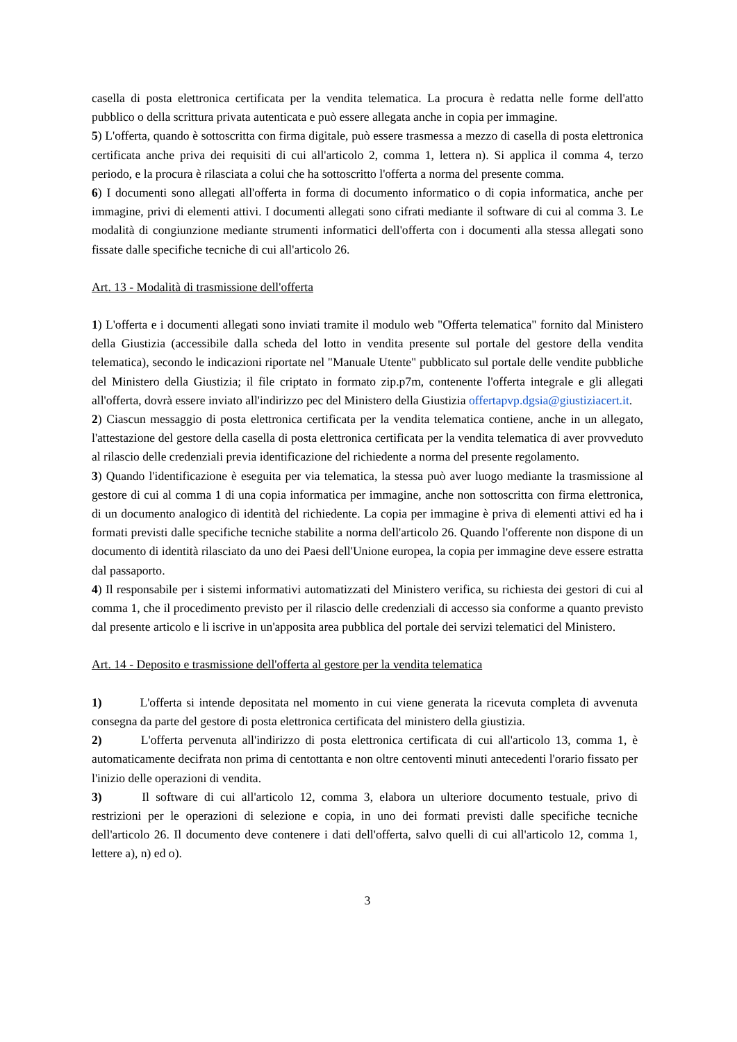casella di posta elettronica certificata per la vendita telematica. La procura è redatta nelle forme dell'atto pubblico o della scrittura privata autenticata e può essere allegata anche in copia per immagine.
5) L'offerta, quando è sottoscritta con firma digitale, può essere trasmessa a mezzo di casella di posta elettronica certificata anche priva dei requisiti di cui all'articolo 2, comma 1, lettera n). Si applica il comma 4, terzo periodo, e la procura è rilasciata a colui che ha sottoscritto l'offerta a norma del presente comma.
6) I documenti sono allegati all'offerta in forma di documento informatico o di copia informatica, anche per immagine, privi di elementi attivi. I documenti allegati sono cifrati mediante il software di cui al comma 3. Le modalità di congiunzione mediante strumenti informatici dell'offerta con i documenti alla stessa allegati sono fissate dalle specifiche tecniche di cui all'articolo 26.
Art. 13 - Modalità di trasmissione dell'offerta
1) L'offerta e i documenti allegati sono inviati tramite il modulo web "Offerta telematica" fornito dal Ministero della Giustizia (accessibile dalla scheda del lotto in vendita presente sul portale del gestore della vendita telematica), secondo le indicazioni riportate nel "Manuale Utente" pubblicato sul portale delle vendite pubbliche del Ministero della Giustizia; il file criptato in formato zip.p7m, contenente l'offerta integrale e gli allegati all'offerta, dovrà essere inviato all'indirizzo pec del Ministero della Giustizia offertapvp.dgsia@giustiziacert.it.
2) Ciascun messaggio di posta elettronica certificata per la vendita telematica contiene, anche in un allegato, l'attestazione del gestore della casella di posta elettronica certificata per la vendita telematica di aver provveduto al rilascio delle credenziali previa identificazione del richiedente a norma del presente regolamento.
3) Quando l'identificazione è eseguita per via telematica, la stessa può aver luogo mediante la trasmissione al gestore di cui al comma 1 di una copia informatica per immagine, anche non sottoscritta con firma elettronica, di un documento analogico di identità del richiedente. La copia per immagine è priva di elementi attivi ed ha i formati previsti dalle specifiche tecniche stabilite a norma dell'articolo 26. Quando l'offerente non dispone di un documento di identità rilasciato da uno dei Paesi dell'Unione europea, la copia per immagine deve essere estratta dal passaporto.
4) Il responsabile per i sistemi informativi automatizzati del Ministero verifica, su richiesta dei gestori di cui al comma 1, che il procedimento previsto per il rilascio delle credenziali di accesso sia conforme a quanto previsto dal presente articolo e li iscrive in un'apposita area pubblica del portale dei servizi telematici del Ministero.
Art. 14 - Deposito e trasmissione dell'offerta al gestore per la vendita telematica
1) L'offerta si intende depositata nel momento in cui viene generata la ricevuta completa di avvenuta consegna da parte del gestore di posta elettronica certificata del ministero della giustizia.
2) L'offerta pervenuta all'indirizzo di posta elettronica certificata di cui all'articolo 13, comma 1, è automaticamente decifrata non prima di centottanta e non oltre centoventi minuti antecedenti l'orario fissato per l'inizio delle operazioni di vendita.
3) Il software di cui all'articolo 12, comma 3, elabora un ulteriore documento testuale, privo di restrizioni per le operazioni di selezione e copia, in uno dei formati previsti dalle specifiche tecniche dell'articolo 26. Il documento deve contenere i dati dell'offerta, salvo quelli di cui all'articolo 12, comma 1, lettere a), n) ed o).
3